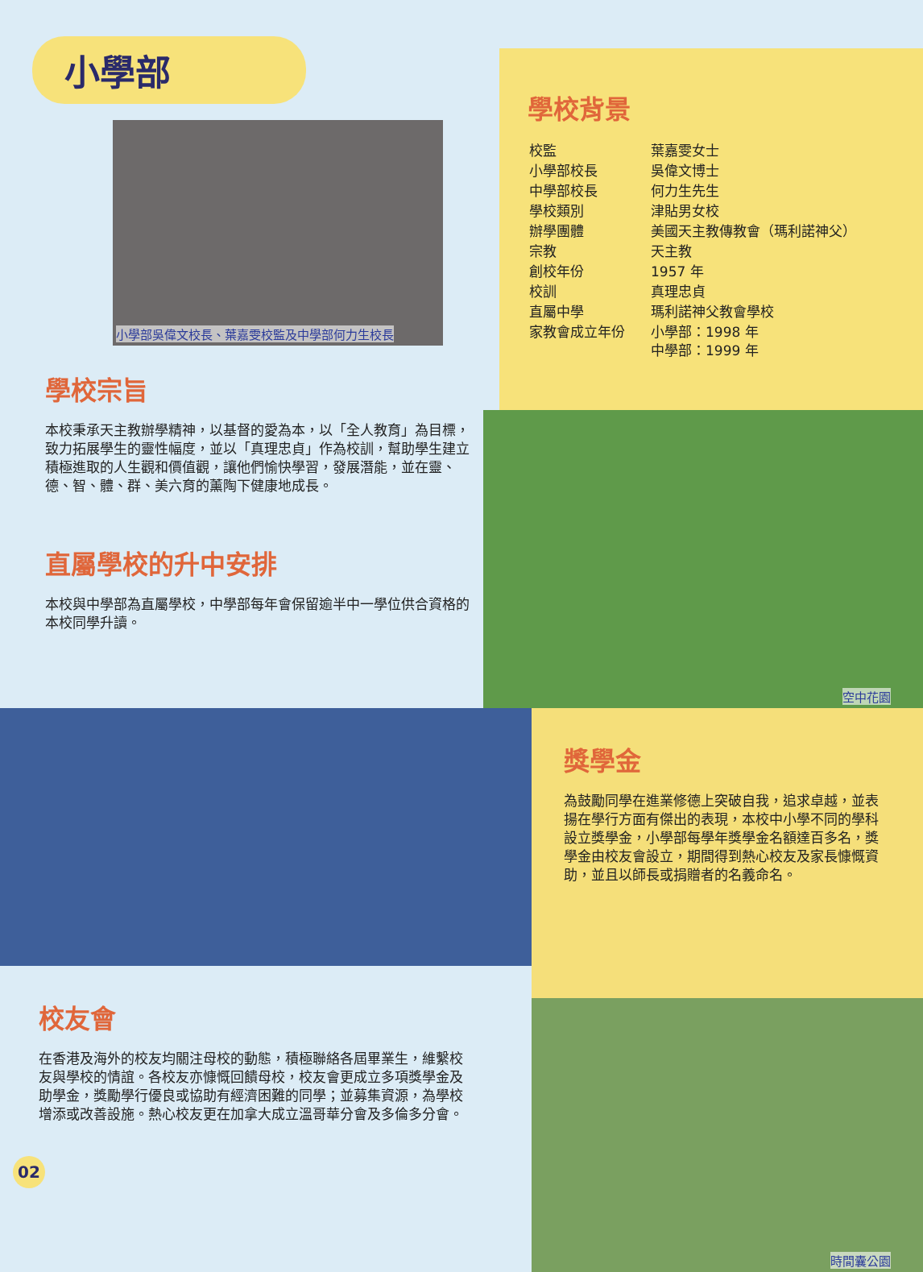小學部
小學部吳偉文校長、葉嘉雯校監及中學部何力生校長
學校宗旨
本校秉承天主教辦學精神，以基督的愛為本，以「全人教育」為目標，致力拓展學生的靈性幅度，並以「真理忠貞」作為校訓，幫助學生建立積極進取的人生觀和價值觀，讓他們愉快學習，發展潛能，並在靈、德、智、體、群、美六育的薰陶下健康地成長。
直屬學校的升中安排
本校與中學部為直屬學校，中學部每年會保留逾半中一學位供合資格的本校同學升讀。
學校背景
| 校監 | 葉嘉雯女士 |
| 小學部校長 | 吳偉文博士 |
| 中學部校長 | 何力生先生 |
| 學校類別 | 津貼男女校 |
| 辦學團體 | 美國天主教傳教會（瑪利諾神父） |
| 宗教 | 天主教 |
| 創校年份 | 1957 年 |
| 校訓 | 真理忠貞 |
| 直屬中學 | 瑪利諾神父教會學校 |
| 家教會成立年份 | 小學部：1998 年 中學部：1999 年 |
空中花園
校友會
在香港及海外的校友均關注母校的動態，積極聯絡各屆畢業生，維繫校友與學校的情誼。各校友亦慷慨回饋母校，校友會更成立多項獎學金及助學金，獎勵學行優良或協助有經濟困難的同學；並募集資源，為學校增添或改善設施。熱心校友更在加拿大成立溫哥華分會及多倫多分會。
02
獎學金
為鼓勵同學在進業修德上突破自我，追求卓越，並表揚在學行方面有傑出的表現，本校中小學不同的學科設立獎學金，小學部每學年獎學金名額達百多名，獎學金由校友會設立，期間得到熱心校友及家長慷慨資助，並且以師長或捐贈者的名義命名。
時間囊公園